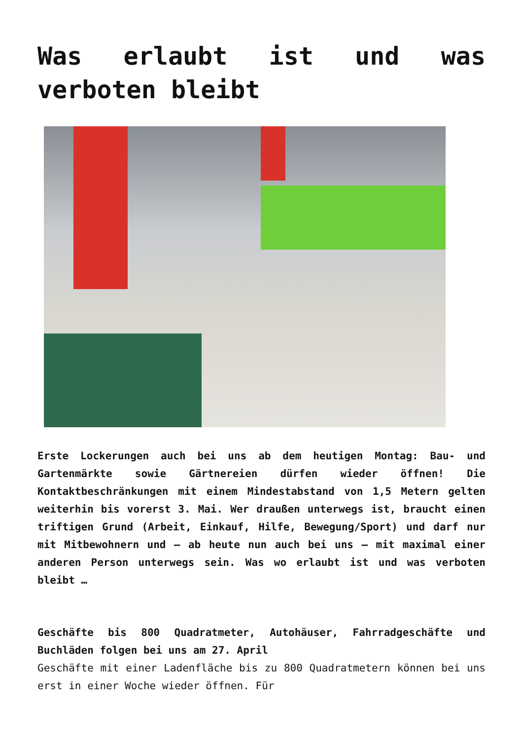Was erlaubt ist und was verboten bleibt
Erste Lockerungen auch bei uns ab dem heutigen Montag: Bau- und Gartenmärkte sowie Gärtnereien dürfen wieder öffnen! Die Kontaktbeschränkungen mit einem Mindestabstand von 1,5 Metern gelten weiterhin bis vorerst 3. Mai. Wer draußen unterwegs ist, braucht einen triftigen Grund (Arbeit, Einkauf, Hilfe, Bewegung/Sport) und darf nur mit Mitbewohnern und – ab heute nun auch bei uns – mit maximal einer anderen Person unterwegs sein. Was wo erlaubt ist und was verboten bleibt …
Geschäfte bis 800 Quadratmeter, Autohäuser, Fahrradgeschäfte und Buchläden folgen bei uns am 27. April
Geschäfte mit einer Ladenfläche bis zu 800 Quadratmetern können bei uns erst in einer Woche wieder öffnen. Für